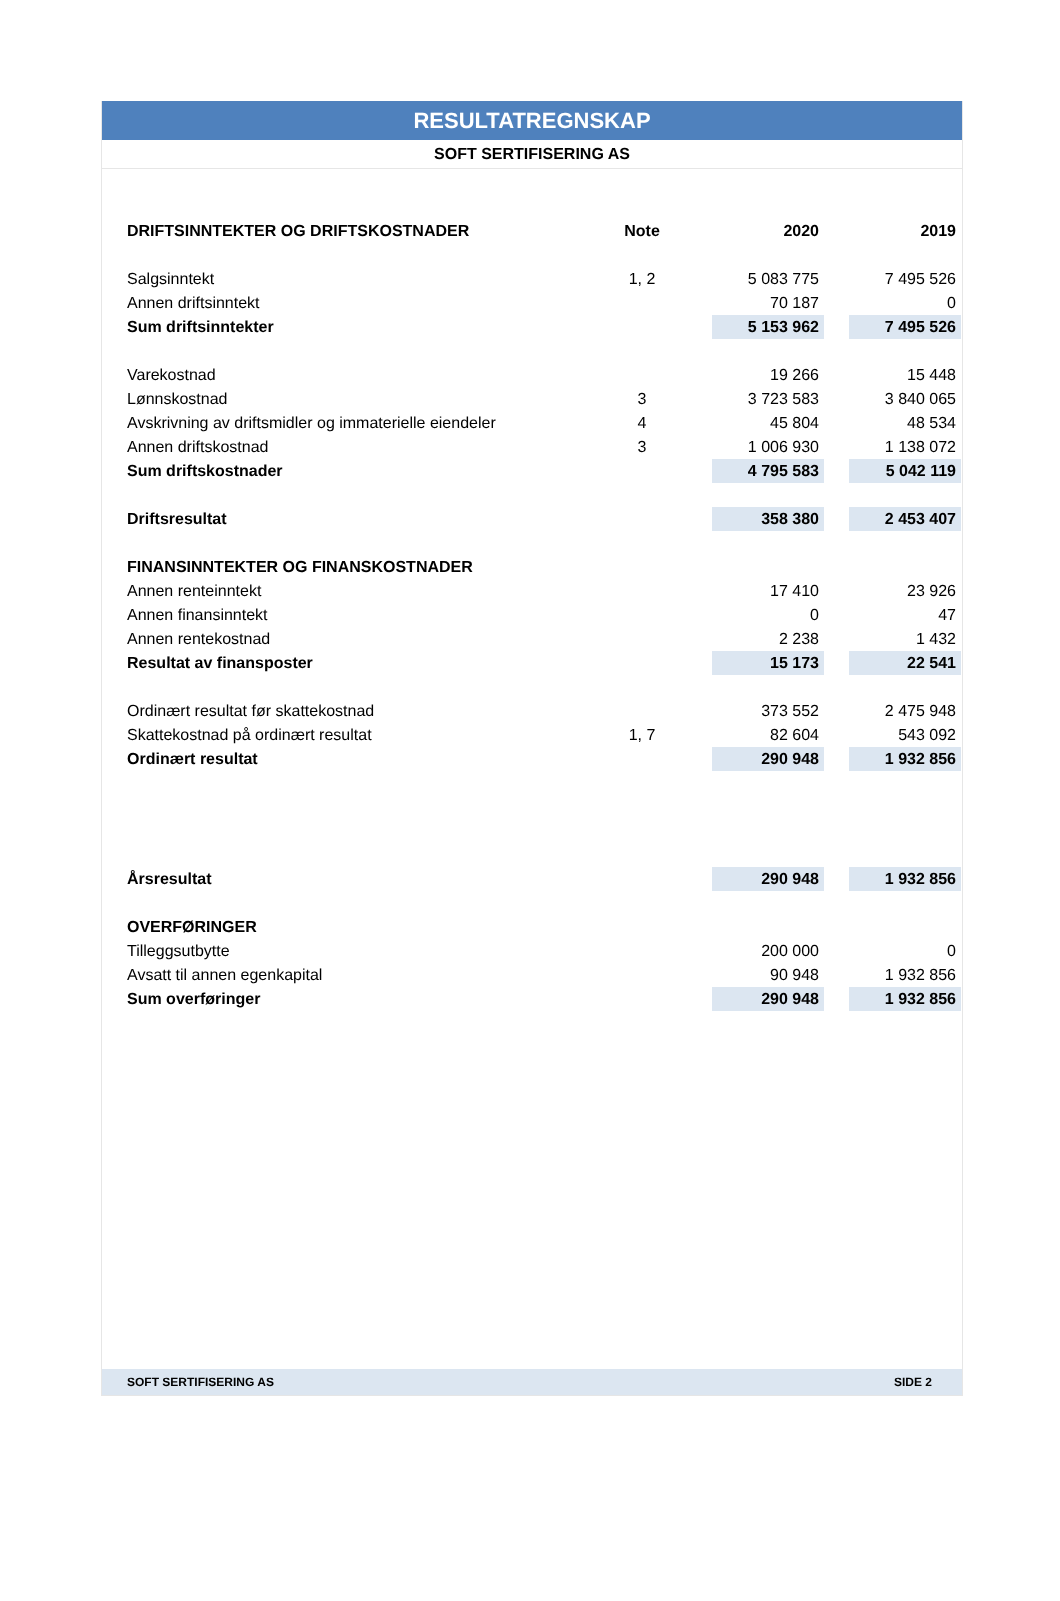RESULTATREGNSKAP
SOFT SERTIFISERING AS
| DRIFTSINNTEKTER OG DRIFTSKOSTNADER | Note | | 2020 | | 2019 |
| Salgsinntekt | 1, 2 | | 5 083 775 | | 7 495 526 |
| Annen driftsinntekt | | | 70 187 | | 0 |
| Sum driftsinntekter | | | 5 153 962 | | 7 495 526 |
| Varekostnad | | | 19 266 | | 15 448 |
| Lønnskostnad | 3 | | 3 723 583 | | 3 840 065 |
| Avskrivning av driftsmidler og immaterielle eiendeler | 4 | | 45 804 | | 48 534 |
| Annen driftskostnad | 3 | | 1 006 930 | | 1 138 072 |
| Sum driftskostnader | | | 4 795 583 | | 5 042 119 |
| Driftsresultat | | | 358 380 | | 2 453 407 |
| FINANSINNTEKTER OG FINANSKOSTNADER | | | | | |
| Annen renteinntekt | | | 17 410 | | 23 926 |
| Annen finansinntekt | | | 0 | | 47 |
| Annen rentekostnad | | | 2 238 | | 1 432 |
| Resultat av finansposter | | | 15 173 | | 22 541 |
| Ordinært resultat før skattekostnad | | | 373 552 | | 2 475 948 |
| Skattekostnad på ordinært resultat | 1, 7 | | 82 604 | | 543 092 |
| Ordinært resultat | | | 290 948 | | 1 932 856 |
| Årsresultat | | | 290 948 | | 1 932 856 |
| OVERFØRINGER | | | | | |
| Tilleggsutbytte | | | 200 000 | | 0 |
| Avsatt til annen egenkapital | | | 90 948 | | 1 932 856 |
| Sum overføringer | | | 290 948 | | 1 932 856 |
SOFT SERTIFISERING AS SIDE 2